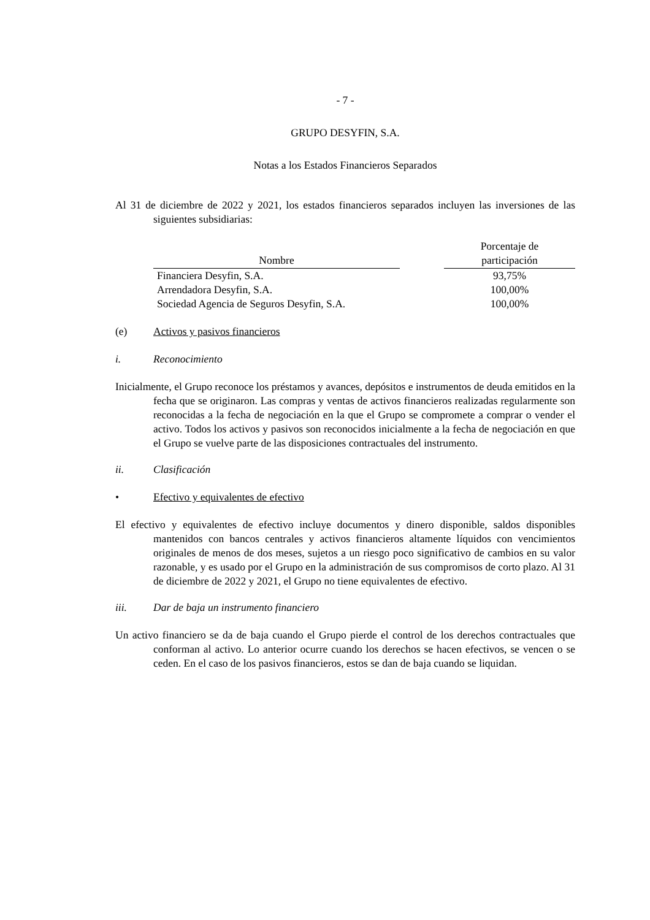- 7 -
GRUPO DESYFIN, S.A.
Notas a los Estados Financieros Separados
Al 31 de diciembre de 2022 y 2021, los estados financieros separados incluyen las inversiones de las siguientes subsidiarias:
| Nombre | | Porcentaje de participación |
| --- | --- | --- |
| Financiera Desyfin, S.A. | | 93,75% |
| Arrendadora Desyfin, S.A. | | 100,00% |
| Sociedad Agencia de Seguros Desyfin, S.A. | | 100,00% |
(e) Activos y pasivos financieros
i. Reconocimiento
Inicialmente, el Grupo reconoce los préstamos y avances, depósitos e instrumentos de deuda emitidos en la fecha que se originaron. Las compras y ventas de activos financieros realizadas regularmente son reconocidas a la fecha de negociación en la que el Grupo se compromete a comprar o vender el activo. Todos los activos y pasivos son reconocidos inicialmente a la fecha de negociación en que el Grupo se vuelve parte de las disposiciones contractuales del instrumento.
ii. Clasificación
• Efectivo y equivalentes de efectivo
El efectivo y equivalentes de efectivo incluye documentos y dinero disponible, saldos disponibles mantenidos con bancos centrales y activos financieros altamente líquidos con vencimientos originales de menos de dos meses, sujetos a un riesgo poco significativo de cambios en su valor razonable, y es usado por el Grupo en la administración de sus compromisos de corto plazo. Al 31 de diciembre de 2022 y 2021, el Grupo no tiene equivalentes de efectivo.
iii. Dar de baja un instrumento financiero
Un activo financiero se da de baja cuando el Grupo pierde el control de los derechos contractuales que conforman al activo. Lo anterior ocurre cuando los derechos se hacen efectivos, se vencen o se ceden. En el caso de los pasivos financieros, estos se dan de baja cuando se liquidan.